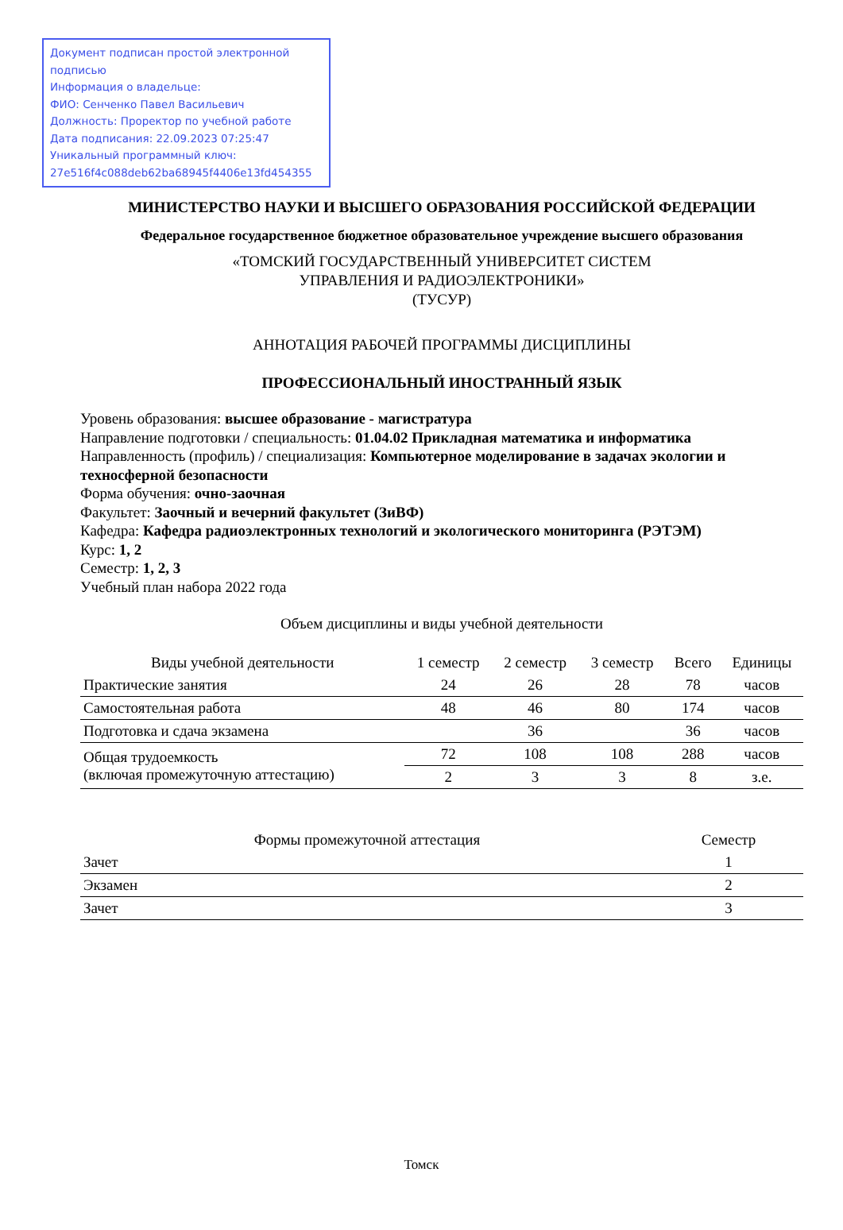Документ подписан простой электронной подписью
Информация о владельце:
ФИО: Сенченко Павел Васильевич
Должность: Проректор по учебной работе
Дата подписания: 22.09.2023 07:25:47
Уникальный программный ключ:
27e516f4c088deb62ba68945f4406e13fd454355
МИНИСТЕРСТВО НАУКИ И ВЫСШЕГО ОБРАЗОВАНИЯ РОССИЙСКОЙ ФЕДЕРАЦИИ
Федеральное государственное бюджетное образовательное учреждение высшего образования
«ТОМСКИЙ ГОСУДАРСТВЕННЫЙ УНИВЕРСИТЕТ СИСТЕМ
УПРАВЛЕНИЯ И РАДИОЭЛЕКТРОНИКИ»
(ТУСУР)
АННОТАЦИЯ РАБОЧЕЙ ПРОГРАММЫ ДИСЦИПЛИНЫ
ПРОФЕССИОНАЛЬНЫЙ ИНОСТРАННЫЙ ЯЗЫК
Уровень образования: высшее образование - магистратура
Направление подготовки / специальность: 01.04.02 Прикладная математика и информатика
Направленность (профиль) / специализация: Компьютерное моделирование в задачах экологии и техносферной безопасности
Форма обучения: очно-заочная
Факультет: Заочный и вечерний факультет (ЗиВФ)
Кафедра: Кафедра радиоэлектронных технологий и экологического мониторинга (РЭТЭМ)
Курс: 1, 2
Семестр: 1, 2, 3
Учебный план набора 2022 года
Объем дисциплины и виды учебной деятельности
| Виды учебной деятельности | 1 семестр | 2 семестр | 3 семестр | Всего | Единицы |
| --- | --- | --- | --- | --- | --- |
| Практические занятия | 24 | 26 | 28 | 78 | часов |
| Самостоятельная работа | 48 | 46 | 80 | 174 | часов |
| Подготовка и сдача экзамена | | 36 | | 36 | часов |
| Общая трудоемкость (включая промежуточную аттестацию) | 72 | 108 | 108 | 288 | часов |
| | 2 | 3 | 3 | 8 | з.е. |
| Формы промежуточной аттестация | Семестр |
| --- | --- |
| Зачет | 1 |
| Экзамен | 2 |
| Зачет | 3 |
Томск